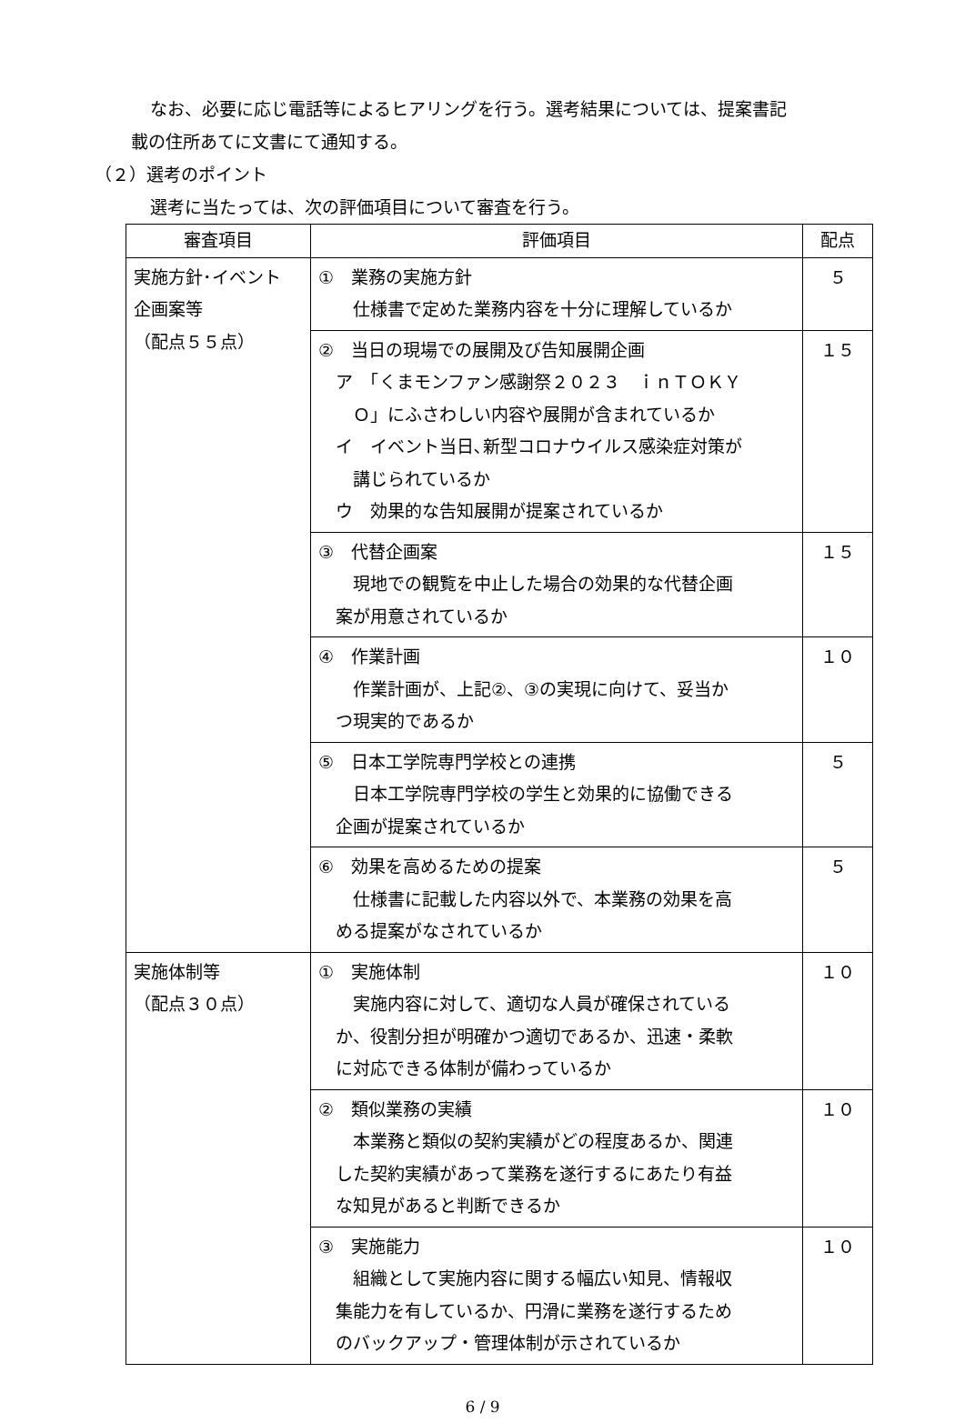なお、必要に応じ電話等によるヒアリングを行う。選考結果については、提案書記
載の住所あてに文書にて通知する。
（２）選考のポイント
選考に当たっては、次の評価項目について審査を行う。
| 審査項目 | 評価項目 | 配点 |
| --- | --- | --- |
| 実施方針･イベント 企画案等 （配点５５点） | ① 業務の実施方針 仕様書で定めた業務内容を十分に理解しているか | ５ |
| | ② 当日の現場での展開及び告知展開企画 ア 「くまモンファン感謝祭２０２３ ｉｎＴＯＫＹ Ｏ」にふさわしい内容や展開が含まれているか イ イベント当日､新型コロナウイルス感染症対策が 講じられているか ウ 効果的な告知展開が提案されているか | １５ |
| | ③ 代替企画案 現地での観覧を中止した場合の効果的な代替企画 案が用意されているか | １５ |
| | ④ 作業計画 作業計画が、上記②、③の実現に向けて、妥当か つ現実的であるか | １０ |
| | ⑤ 日本工学院専門学校との連携 日本工学院専門学校の学生と効果的に協働できる 企画が提案されているか | ５ |
| | ⑥ 効果を高めるための提案 仕様書に記載した内容以外で、本業務の効果を高 める提案がなされているか | ５ |
| 実施体制等 （配点３０点） | ① 実施体制 実施内容に対して、適切な人員が確保されている か、役割分担が明確かつ適切であるか、迅速・柔軟 に対応できる体制が備わっているか | １０ |
| | ② 類似業務の実績 本業務と類似の契約実績がどの程度あるか、関連 した契約実績があって業務を遂行するにあたり有益 な知見があると判断できるか | １０ |
| | ③ 実施能力 組織として実施内容に関する幅広い知見、情報収 集能力を有しているか、円滑に業務を遂行するため のバックアップ・管理体制が示されているか | １０ |
6 / 9